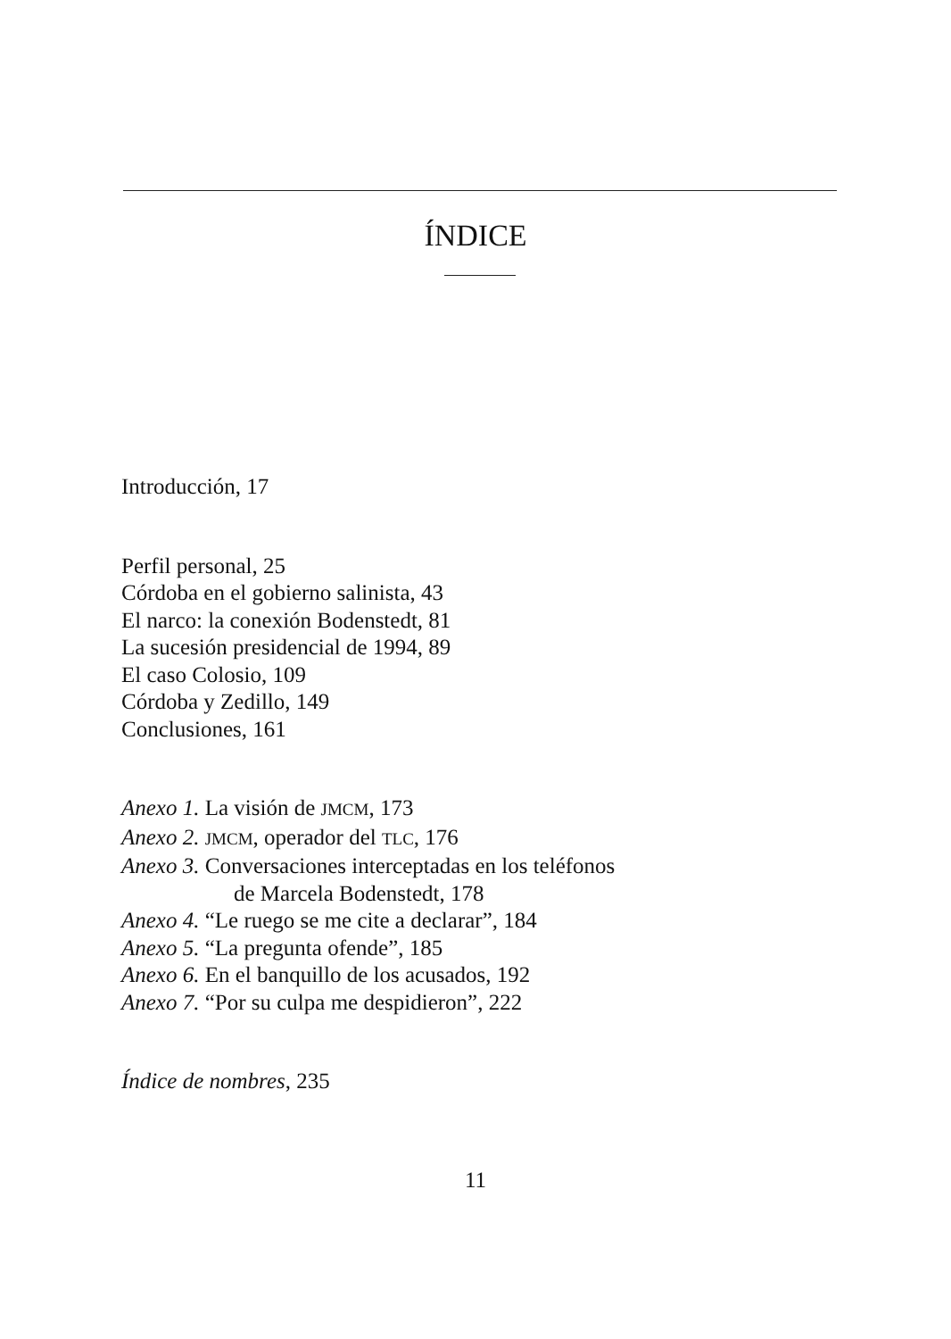ÍNDICE
Introducción, 17
Perfil personal, 25
Córdoba en el gobierno salinista, 43
El narco: la conexión Bodenstedt, 81
La sucesión presidencial de 1994, 89
El caso Colosio, 109
Córdoba y Zedillo, 149
Conclusiones, 161
Anexo 1. La visión de JMCM, 173
Anexo 2. JMCM, operador del TLC, 176
Anexo 3. Conversaciones interceptadas en los teléfonos
de Marcela Bodenstedt, 178
Anexo 4. “Le ruego se me cite a declarar”, 184
Anexo 5. “La pregunta ofende”, 185
Anexo 6. En el banquillo de los acusados, 192
Anexo 7. “Por su culpa me despidieron”, 222
Índice de nombres, 235
11